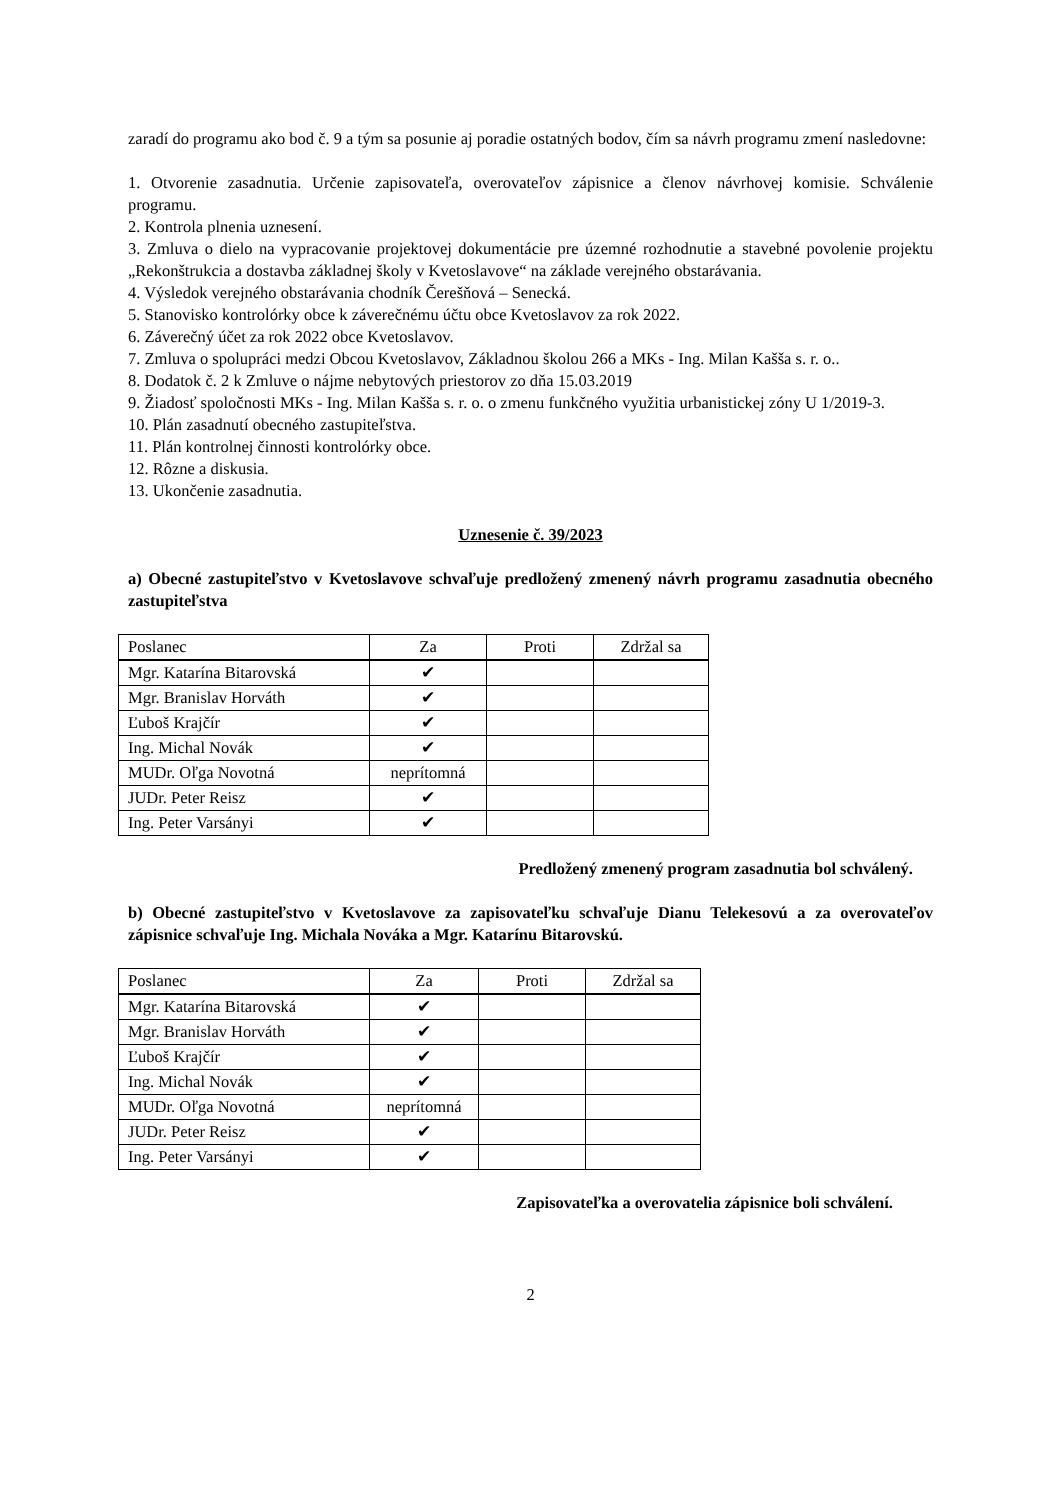zaradí do programu ako bod č. 9 a tým sa posunie aj poradie ostatných bodov, čím sa návrh programu zmení nasledovne:
1. Otvorenie zasadnutia. Určenie zapisovateľa, overovateľov zápisnice a členov návrhovej komisie. Schválenie programu.
2. Kontrola plnenia uznesení.
3. Zmluva o dielo na vypracovanie projektovej dokumentácie pre územné rozhodnutie a stavebné povolenie projektu „Rekonštrukcia a dostavba základnej školy v Kvetoslavove“ na základe verejného obstarávania.
4. Výsledok verejného obstarávania chodník Čerešňová – Senecká.
5. Stanovisko kontrolórky obce k záverečnému účtu obce Kvetoslavov za rok 2022.
6. Záverečný účet za rok 2022 obce Kvetoslavov.
7. Zmluva o spolupráci medzi Obcou Kvetoslavov, Základnou školou 266 a MKs - Ing. Milan Kašša s. r. o..
8. Dodatok č. 2 k Zmluve o nájme nebytových priestorov zo dňa 15.03.2019
9. Žiadosť spoločnosti MKs - Ing. Milan Kašša s. r. o. o zmenu funkčného využitia urbanistickej zóny U 1/2019-3.
10. Plán zasadnutí obecného zastupiteľstva.
11. Plán kontrolnej činnosti kontrolórky obce.
12. Rôzne a diskusia.
13. Ukončenie zasadnutia.
Uznesenie č. 39/2023
a) Obecné zastupiteľstvo v Kvetoslavove schvaľuje predložený zmenený návrh programu zasadnutia obecného zastupiteľstva
| Poslanec | Za | Proti | Zdržal sa |
| --- | --- | --- | --- |
| Mgr. Katarína Bitarovská | ✔ | | |
| Mgr. Branislav Horváth | ✔ | | |
| Ľuboš Krajčír | ✔ | | |
| Ing. Michal Novák | ✔ | | |
| MUDr. Oľga Novotná | neprítomná | | |
| JUDr. Peter Reisz | ✔ | | |
| Ing. Peter Varsányi | ✔ | | |
Predložený zmenený program zasadnutia bol schválený.
b) Obecné zastupiteľstvo v Kvetoslavove za zapisovateľku schvaľuje Dianu Telekesovú a za overovateľov zápisnice schvaľuje Ing. Michala Nováka a Mgr. Katarínu Bitarovskú.
| Poslanec | Za | Proti | Zdržal sa |
| --- | --- | --- | --- |
| Mgr. Katarína Bitarovská | ✔ | | |
| Mgr. Branislav Horváth | ✔ | | |
| Ľuboš Krajčír | ✔ | | |
| Ing. Michal Novák | ✔ | | |
| MUDr. Oľga Novotná | neprítomná | | |
| JUDr. Peter Reisz | ✔ | | |
| Ing. Peter Varsányi | ✔ | | |
Zapisovateľka a overovatelia zápisnice boli schválení.
2